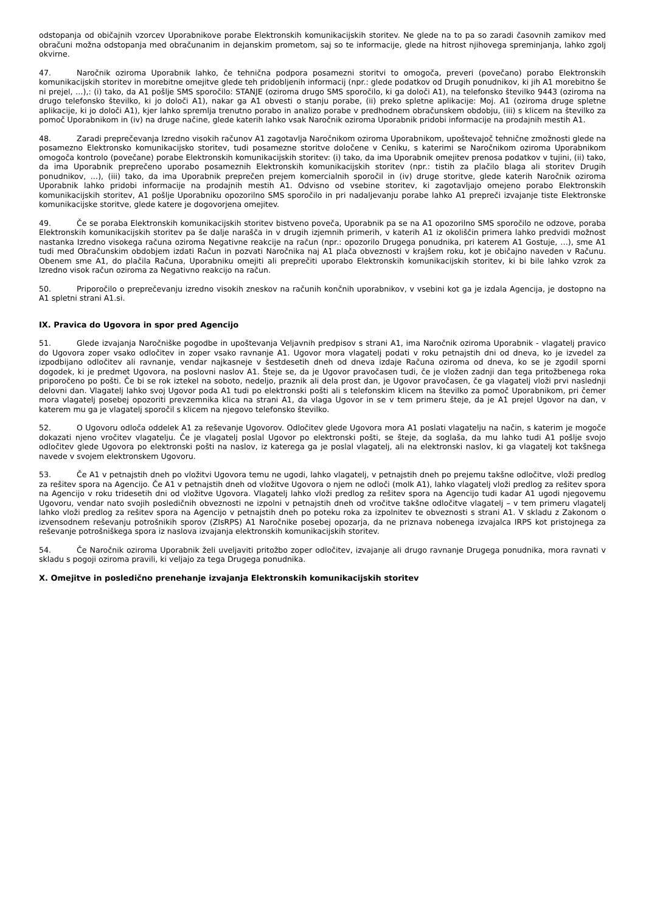odstopanja od običajnih vzorcev Uporabnikove porabe Elektronskih komunikacijskih storitev. Ne glede na to pa so zaradi časovnih zamikov med obračuni možna odstopanja med obračunanim in dejanskim prometom, saj so te informacije, glede na hitrost njihovega spreminjanja, lahko zgolj okvirne.
47. Naročnik oziroma Uporabnik lahko, če tehnična podpora posamezni storitvi to omogoča, preveri (povečano) porabo Elektronskih komunikacijskih storitev in morebitne omejitve glede teh pridobljenih informacij (npr.: glede podatkov od Drugih ponudnikov, ki jih A1 morebitno še ni prejel, …),: (i) tako, da A1 pošlje SMS sporočilo: STANJE (oziroma drugo SMS sporočilo, ki ga določi A1), na telefonsko številko 9443 (oziroma na drugo telefonsko številko, ki jo določi A1), nakar ga A1 obvesti o stanju porabe, (ii) preko spletne aplikacije: Moj. A1 (oziroma druge spletne aplikacije, ki jo določi A1), kjer lahko spremlja trenutno porabo in analizo porabe v predhodnem obračunskem obdobju, (iii) s klicem na številko za pomoč Uporabnikom in (iv) na druge načine, glede katerih lahko vsak Naročnik oziroma Uporabnik pridobi informacije na prodajnih mestih A1.
48. Zaradi preprečevanja Izredno visokih računov A1 zagotavlja Naročnikom oziroma Uporabnikom, upoštevajoč tehnične zmožnosti glede na posamezno Elektronsko komunikacijsko storitev, tudi posamezne storitve določene v Ceniku, s katerimi se Naročnikom oziroma Uporabnikom omogoča kontrolo (povečane) porabe Elektronskih komunikacijskih storitev: (i) tako, da ima Uporabnik omejitev prenosa podatkov v tujini, (ii) tako, da ima Uporabnik preprečeno uporabo posameznih Elektronskih komunikacijskih storitev (npr.: tistih za plačilo blaga ali storitev Drugih ponudnikov, …), (iii) tako, da ima Uporabnik preprečen prejem komercialnih sporočil in (iv) druge storitve, glede katerih Naročnik oziroma Uporabnik lahko pridobi informacije na prodajnih mestih A1. Odvisno od vsebine storitev, ki zagotavljajo omejeno porabo Elektronskih komunikacijskih storitev, A1 pošlje Uporabniku opozorilno SMS sporočilo in pri nadaljevanju porabe lahko A1 prepreči izvajanje tiste Elektronske komunikacijske storitve, glede katere je dogovorjena omejitev.
49. Če se poraba Elektronskih komunikacijskih storitev bistveno poveča, Uporabnik pa se na A1 opozorilno SMS sporočilo ne odzove, poraba Elektronskih komunikacijskih storitev pa še dalje narašča in v drugih izjemnih primerih, v katerih A1 iz okoliščin primera lahko predvidi možnost nastanka Izredno visokega računa oziroma Negativne reakcije na račun (npr.: opozorilo Drugega ponudnika, pri katerem A1 Gostuje, …), sme A1 tudi med Obračunskim obdobjem izdati Račun in pozvati Naročnika naj A1 plača obveznosti v krajšem roku, kot je običajno naveden v Računu. Obenem sme A1, do plačila Računa, Uporabniku omejiti ali preprečiti uporabo Elektronskih komunikacijskih storitev, ki bi bile lahko vzrok za Izredno visok račun oziroma za Negativno reakcijo na račun.
50. Priporočilo o preprečevanju izredno visokih zneskov na računih končnih uporabnikov, v vsebini kot ga je izdala Agencija, je dostopno na A1 spletni strani A1.si.
IX. Pravica do Ugovora in spor pred Agencijo
51. Glede izvajanja Naročniške pogodbe in upoštevanja Veljavnih predpisov s strani A1, ima Naročnik oziroma Uporabnik - vlagatelj pravico do Ugovora zoper vsako odločitev in zoper vsako ravnanje A1. Ugovor mora vlagatelj podati v roku petnajstih dni od dneva, ko je izvedel za izpodbijano odločitev ali ravnanje, vendar najkasneje v šestdesetih dneh od dneva izdaje Računa oziroma od dneva, ko se je zgodil sporni dogodek, ki je predmet Ugovora, na poslovni naslov A1. Šteje se, da je Ugovor pravočasen tudi, če je vložen zadnji dan tega pritožbenega roka priporočeno po pošti. Če bi se rok iztekel na soboto, nedeljo, praznik ali dela prost dan, je Ugovor pravočasen, če ga vlagatelj vloži prvi naslednji delovni dan. Vlagatelj lahko svoj Ugovor poda A1 tudi po elektronski pošti ali s telefonskim klicem na številko za pomoč Uporabnikom, pri čemer mora vlagatelj posebej opozoriti prevzemnika klica na strani A1, da vlaga Ugovor in se v tem primeru šteje, da je A1 prejel Ugovor na dan, v katerem mu ga je vlagatelj sporočil s klicem na njegovo telefonsko številko.
52. O Ugovoru odloča oddelek A1 za reševanje Ugovorov. Odločitev glede Ugovora mora A1 poslati vlagatelju na način, s katerim je mogoče dokazati njeno vročitev vlagatelju. Če je vlagatelj poslal Ugovor po elektronski pošti, se šteje, da soglaša, da mu lahko tudi A1 pošlje svojo odločitev glede Ugovora po elektronski pošti na naslov, iz katerega ga je poslal vlagatelj, ali na elektronski naslov, ki ga vlagatelj kot takšnega navede v svojem elektronskem Ugovoru.
53. Če A1 v petnajstih dneh po vložitvi Ugovora temu ne ugodi, lahko vlagatelj, v petnajstih dneh po prejemu takšne odločitve, vloži predlog za rešitev spora na Agencijo. Če A1 v petnajstih dneh od vložitve Ugovora o njem ne odloči (molk A1), lahko vlagatelj vloži predlog za rešitev spora na Agencijo v roku tridesetih dni od vložitve Ugovora. Vlagatelj lahko vloži predlog za rešitev spora na Agencijo tudi kadar A1 ugodi njegovemu Ugovoru, vendar nato svojih posledičnih obveznosti ne izpolni v petnajstih dneh od vročitve takšne odločitve vlagatelj – v tem primeru vlagatelj lahko vloži predlog za rešitev spora na Agencijo v petnajstih dneh po poteku roka za izpolnitev te obveznosti s strani A1. V skladu z Zakonom o izvensodnem reševanju potrošnikih sporov (ZIsRPS) A1 Naročnike posebej opozarja, da ne priznava nobenega izvajalca IRPS kot pristojnega za reševanje potrošniškega spora iz naslova izvajanja elektronskih komunikacijskih storitev.
54. Če Naročnik oziroma Uporabnik želi uveljaviti pritožbo zoper odločitev, izvajanje ali drugo ravnanje Drugega ponudnika, mora ravnati v skladu s pogoji oziroma pravili, ki veljajo za tega Drugega ponudnika.
X. Omejitve in posledično prenehanje izvajanja Elektronskih komunikacijskih storitev